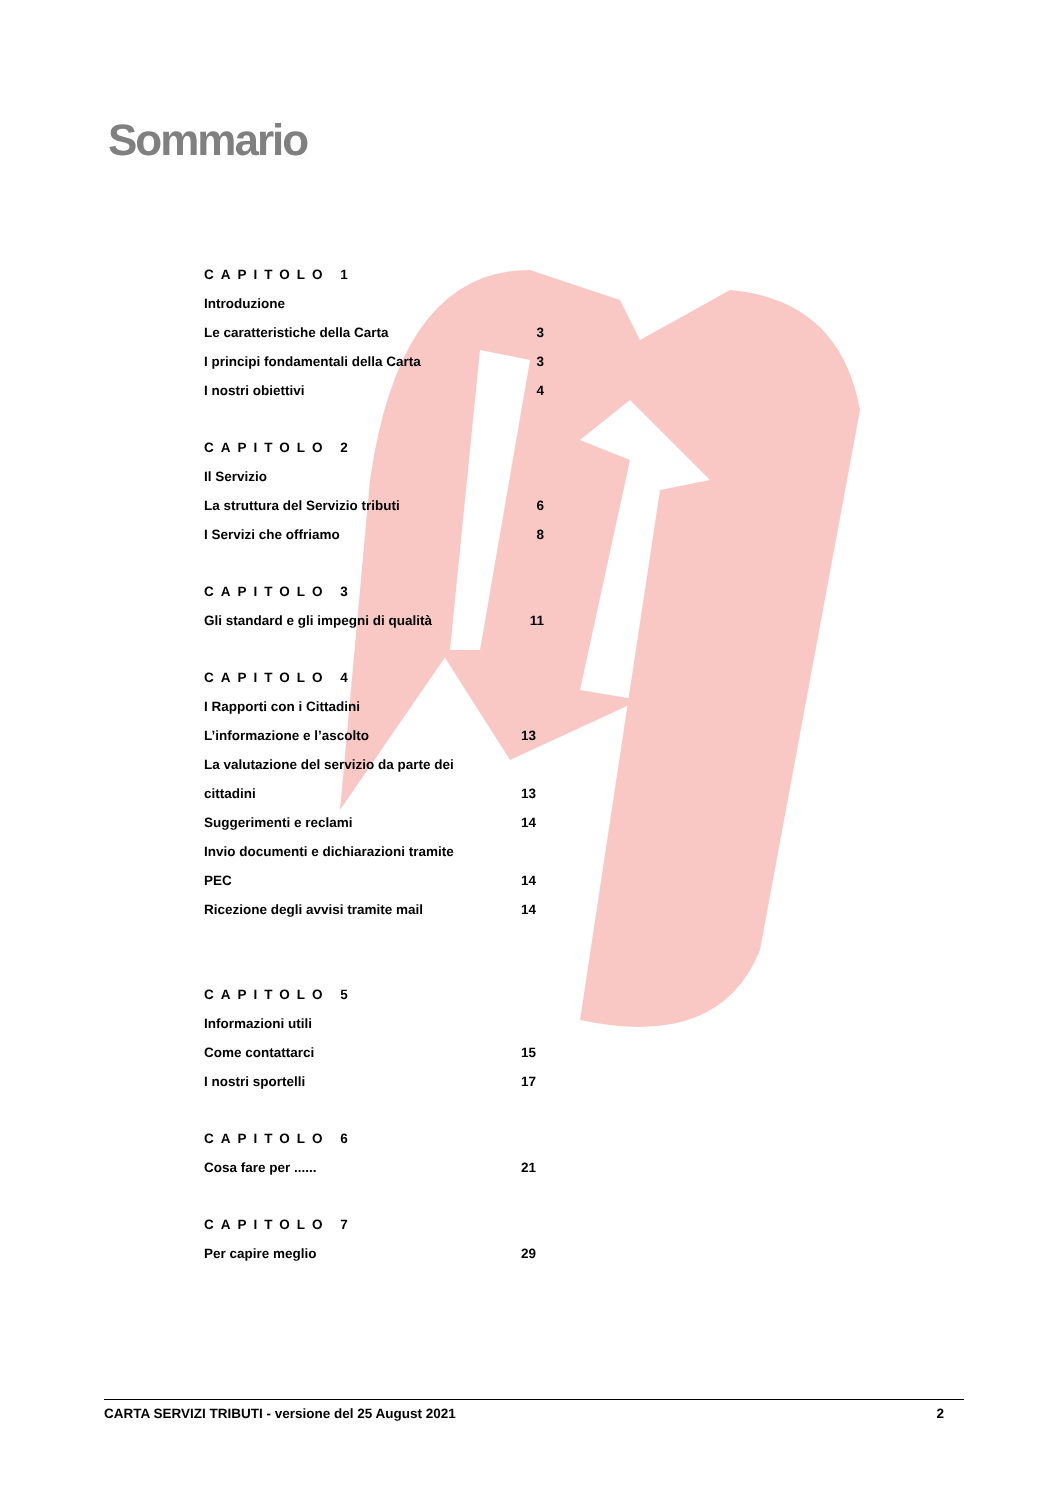Sommario
CAPITOLO 1
Introduzione
Le caratteristiche della Carta 3
I principi fondamentali della Carta 3
I nostri obiettivi 4
CAPITOLO 2
Il Servizio
La struttura del Servizio tributi 6
I Servizi che offriamo 8
CAPITOLO 3
Gli standard e gli impegni di qualità 11
CAPITOLO 4
I Rapporti con i Cittadini
L’informazione e l’ascolto 13
La valutazione del servizio da parte dei
cittadini 13
Suggerimenti e reclami 14
Invio documenti e dichiarazioni tramite
PEC 14
Ricezione degli avvisi tramite mail 14
CAPITOLO 5
Informazioni utili
Come contattarci 15
I nostri sportelli 17
CAPITOLO 6
Cosa fare per ...... 21
CAPITOLO 7
Per capire meglio 29
CARTA SERVIZI TRIBUTI - versione del 25 August 2021 2